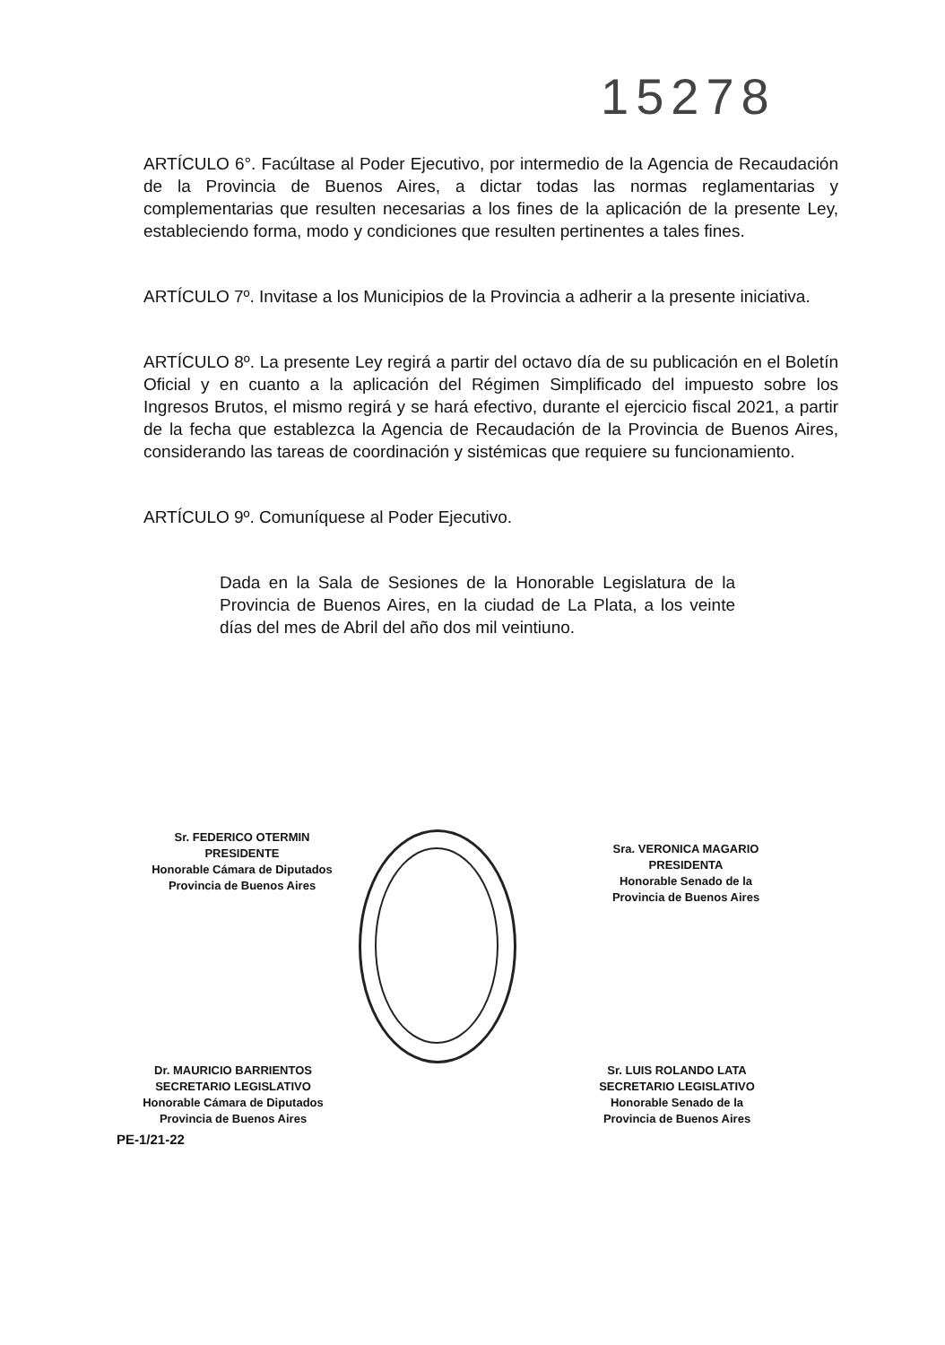15278
ARTÍCULO 6°. Facúltase al Poder Ejecutivo, por intermedio de la Agencia de Recaudación de la Provincia de Buenos Aires, a dictar todas las normas reglamentarias y complementarias que resulten necesarias a los fines de la aplicación de la presente Ley, estableciendo forma, modo y condiciones que resulten pertinentes a tales fines.
ARTÍCULO 7º. Invitase a los Municipios de la Provincia a adherir a la presente iniciativa.
ARTÍCULO 8º. La presente Ley regirá a partir del octavo día de su publicación en el Boletín Oficial y en cuanto a la aplicación del Régimen Simplificado del impuesto sobre los Ingresos Brutos, el mismo regirá y se hará efectivo, durante el ejercicio fiscal 2021, a partir de la fecha que establezca la Agencia de Recaudación de la Provincia de Buenos Aires, considerando las tareas de coordinación y sistémicas que requiere su funcionamiento.
ARTÍCULO 9º. Comuníquese al Poder Ejecutivo.
Dada en la Sala de Sesiones de la Honorable Legislatura de la Provincia de Buenos Aires, en la ciudad de La Plata, a los veinte días del mes de Abril del año dos mil veintiuno.
Sr. FEDERICO OTERMIN
PRESIDENTE
Honorable Cámara de Diputados
Provincia de Buenos Aires
Sra. VERONICA MAGARIO
PRESIDENTA
Honorable Senado de la
Provincia de Buenos Aires
Dr. MAURICIO BARRIENTOS
SECRETARIO LEGISLATIVO
Honorable Cámara de Diputados
Provincia de Buenos Aires
Sr. LUIS ROLANDO LATA
SECRETARIO LEGISLATIVO
Honorable Senado de la
Provincia de Buenos Aires
PE-1/21-22